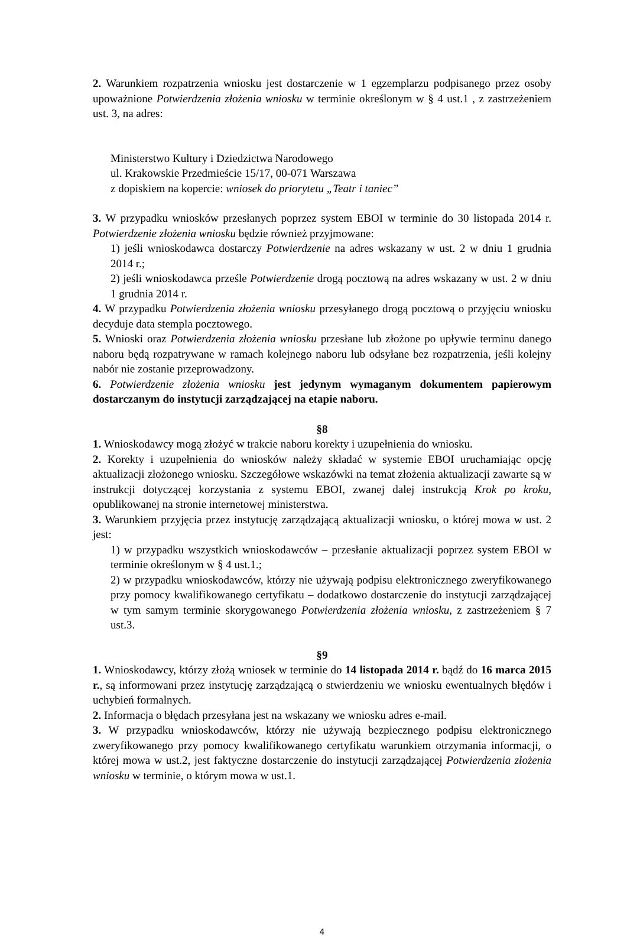2. Warunkiem rozpatrzenia wniosku jest dostarczenie w 1 egzemplarzu podpisanego przez osoby upoważnione Potwierdzenia złożenia wniosku w terminie określonym w § 4 ust.1 , z zastrzeżeniem ust. 3, na adres:
Ministerstwo Kultury i Dziedzictwa Narodowego
ul. Krakowskie Przedmieście 15/17, 00-071 Warszawa
z dopiskiem na kopercie: wniosek do priorytetu „Teatr i taniec”
3. W przypadku wniosków przesłanych poprzez system EBOI w terminie do 30 listopada 2014 r. Potwierdzenie złożenia wniosku będzie również przyjmowane:
1) jeśli wnioskodawca dostarczy Potwierdzenie na adres wskazany w ust. 2 w dniu 1 grudnia 2014 r.;
2) jeśli wnioskodawca prześle Potwierdzenie drogą pocztową na adres wskazany w ust. 2 w dniu 1 grudnia 2014 r.
4. W przypadku Potwierdzenia złożenia wniosku przesyłanego drogą pocztową o przyjęciu wniosku decyduje data stempla pocztowego.
5. Wnioski oraz Potwierdzenia złożenia wniosku przesłane lub złożone po upływie terminu danego naboru będą rozpatrywane w ramach kolejnego naboru lub odsyłane bez rozpatrzenia, jeśli kolejny nabór nie zostanie przeprowadzony.
6. Potwierdzenie złożenia wniosku jest jedynym wymaganym dokumentem papierowym dostarczanym do instytucji zarządzającej na etapie naboru.
§8
1. Wnioskodawcy mogą złożyć w trakcie naboru korekty i uzupełnienia do wniosku.
2. Korekty i uzupełnienia do wniosków należy składać w systemie EBOI uruchamiając opcję aktualizacji złożonego wniosku. Szczegółowe wskazówki na temat złożenia aktualizacji zawarte są w instrukcji dotyczącej korzystania z systemu EBOI, zwanej dalej instrukcją Krok po kroku, opublikowanej na stronie internetowej ministerstwa.
3. Warunkiem przyjęcia przez instytucję zarządzającą aktualizacji wniosku, o której mowa w ust. 2 jest:
1) w przypadku wszystkich wnioskodawców – przesłanie aktualizacji poprzez system EBOI w terminie określonym w § 4 ust.1.;
2) w przypadku wnioskodawców, którzy nie używają podpisu elektronicznego zweryfikowanego przy pomocy kwalifikowanego certyfikatu – dodatkowo dostarczenie do instytucji zarządzającej w tym samym terminie skorygowanego Potwierdzenia złożenia wniosku, z zastrzeżeniem § 7 ust.3.
§9
1. Wnioskodawcy, którzy złożą wniosek w terminie do 14 listopada 2014 r. bądź do 16 marca 2015 r., są informowani przez instytucję zarządzającą o stwierdzeniu we wniosku ewentualnych błędów i uchybień formalnych.
2. Informacja o błędach przesyłana jest na wskazany we wniosku adres e-mail.
3. W przypadku wnioskodawców, którzy nie używają bezpiecznego podpisu elektronicznego zweryfikowanego przy pomocy kwalifikowanego certyfikatu warunkiem otrzymania informacji, o której mowa w ust.2, jest faktyczne dostarczenie do instytucji zarządzającej Potwierdzenia złożenia wniosku w terminie, o którym mowa w ust.1.
4